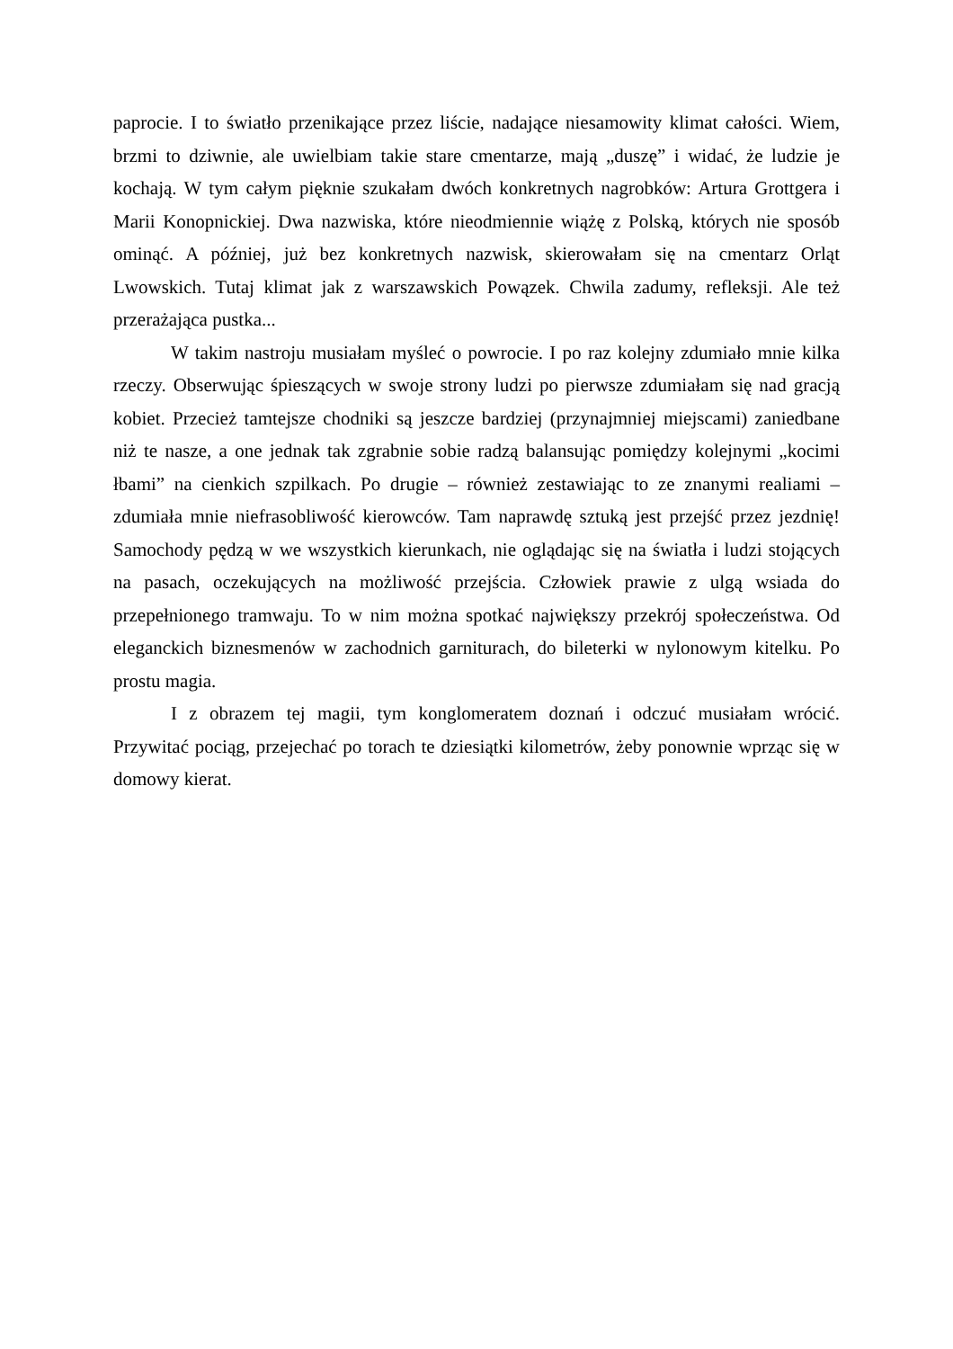paprocie. I to światło przenikające przez liście, nadające niesamowity klimat całości. Wiem, brzmi to dziwnie, ale uwielbiam takie stare cmentarze, mają „duszę” i widać, że ludzie je kochają. W tym całym pięknie szukałam dwóch konkretnych nagrobków: Artura Grottgera i Marii Konopnickiej. Dwa nazwiska, które nieodmiennie wiążę z Polską, których nie sposób ominąć. A później, już bez konkretnych nazwisk, skierowałam się na cmentarz Orląt Lwowskich. Tutaj klimat jak z warszawskich Powązek. Chwila zadumy, refleksji. Ale też przerażająca pustka...
W takim nastroju musiałam myśleć o powrocie. I po raz kolejny zdumiało mnie kilka rzeczy. Obserwując śpieszących w swoje strony ludzi po pierwsze zdumiałam się nad gracją kobiet. Przecież tamtejsze chodniki są jeszcze bardziej (przynajmniej miejscami) zaniedbane niż te nasze, a one jednak tak zgrabnie sobie radzą balansując pomiędzy kolejnymi „kocimi łbami” na cienkich szpilkach. Po drugie – również zestawiając to ze znanymi realiami – zdumiała mnie niefrasobliwość kierowców. Tam naprawdę sztuką jest przejść przez jezdnię! Samochody pędzą w we wszystkich kierunkach, nie oglądając się na światła i ludzi stojących na pasach, oczekujących na możliwość przejścia. Człowiek prawie z ulgą wsiada do przepełnionego tramwaju. To w nim można spotkać największy przekrój społeczeństwa. Od eleganckich biznesmenów w zachodnich garniturach, do bileterki w nylonowym kitelku. Po prostu magia.
I z obrazem tej magii, tym konglomeratem doznań i odczuć musiałam wrócić. Przywitać pociąg, przejechać po torach te dziesiątki kilometrów, żeby ponownie wprząc się w domowy kierat.